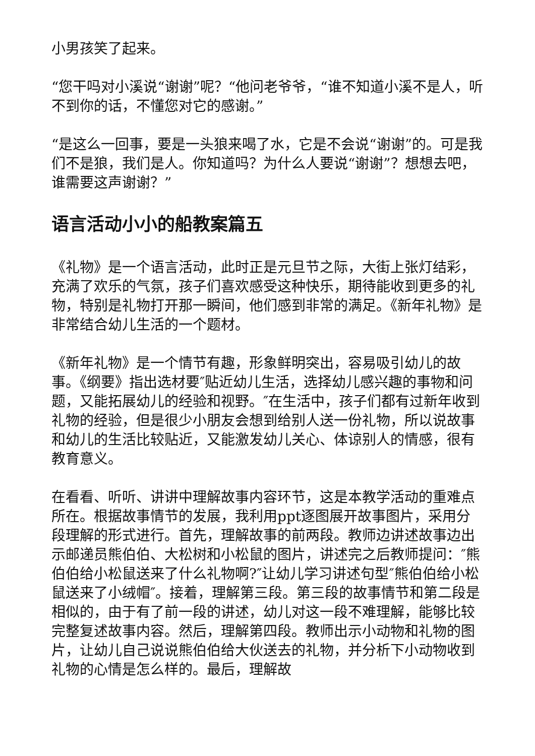小男孩笑了起来。
“您干吗对小溪说“谢谢”呢？“他问老爷爷，“谁不知道小溪不是人，听不到你的话，不懂您对它的感谢。”
“是这么一回事，要是一头狼来喝了水，它是不会说“谢谢”的。可是我们不是狼，我们是人。你知道吗？为什么人要说“谢谢”？想想去吧，谁需要这声谢谢？”
语言活动小小的船教案篇五
《礼物》是一个语言活动，此时正是元旦节之际，大街上张灯结彩，充满了欢乐的气氛，孩子们喜欢感受这种快乐，期待能收到更多的礼物，特别是礼物打开那一瞬间，他们感到非常的满足。《新年礼物》是非常结合幼儿生活的一个题材。
《新年礼物》是一个情节有趣，形象鲜明突出，容易吸引幼儿的故事。《纲要》指出选材要″贴近幼儿生活，选择幼儿感兴趣的事物和问题，又能拓展幼儿的经验和视野。″在生活中，孩子们都有过新年收到礼物的经验，但是很少小朋友会想到给别人送一份礼物，所以说故事和幼儿的生活比较贴近，又能激发幼儿关心、体谅别人的情感，很有教育意义。
在看看、听听、讲讲中理解故事内容环节，这是本教学活动的重难点所在。根据故事情节的发展，我利用ppt逐图展开故事图片，采用分段理解的形式进行。首先，理解故事的前两段。教师边讲述故事边出示邮递员熊伯伯、大松树和小松鼠的图片，讲述完之后教师提问：″熊伯伯给小松鼠送来了什么礼物啊?″让幼儿学习讲述句型″熊伯伯给小松鼠送来了小绒帽″。接着，理解第三段。第三段的故事情节和第二段是相似的，由于有了前一段的讲述，幼儿对这一段不难理解，能够比较完整复述故事内容。然后，理解第四段。教师出示小动物和礼物的图片，让幼儿自己说说熊伯伯给大伙送去的礼物，并分析下小动物收到礼物的心情是怎么样的。最后，理解故